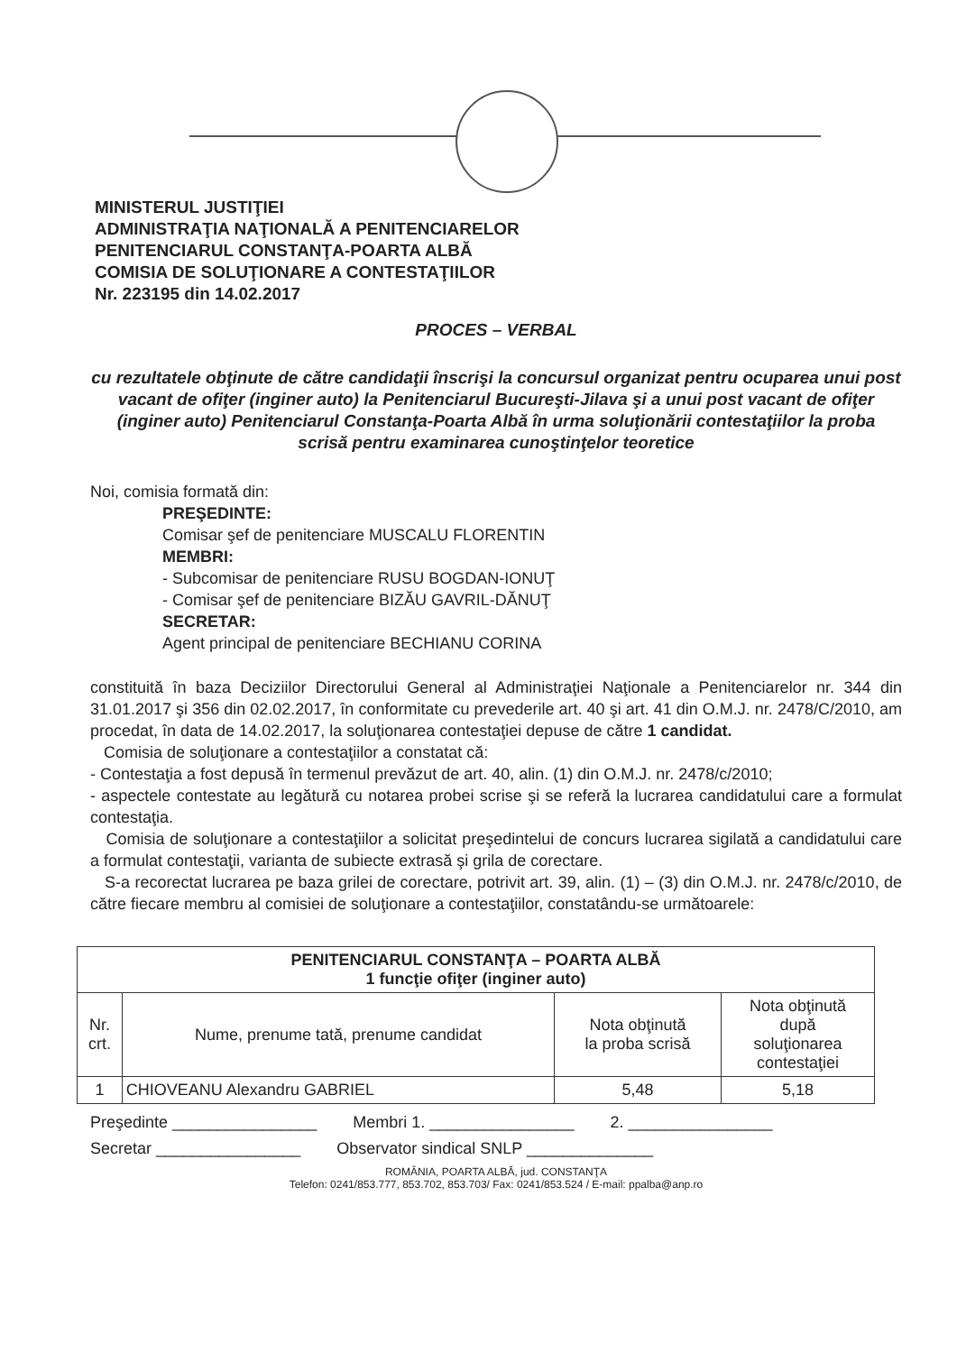MINISTERUL JUSTIŢIEI
ADMINISTRAŢIA NAŢIONALĂ A PENITENCIARELOR
PENITENCIARUL CONSTANŢA-POARTA ALBĂ
COMISIA DE SOLUŢIONARE A CONTESTAŢIILOR
Nr. 223195 din 14.02.2017
PROCES – VERBAL
cu rezultatele obţinute de către candidaţii înscrişi la concursul organizat pentru ocuparea unui post vacant de ofiţer (inginer auto) la Penitenciarul Bucureşti-Jilava şi a unui post vacant de ofiţer (inginer auto) Penitenciarul Constanţa-Poarta Albă în urma soluţionării contestaţiilor la proba scrisă pentru examinarea cunoştinţelor teoretice
Noi, comisia formată din:
PREŞEDINTE:
Comisar şef de penitenciare MUSCALU FLORENTIN
MEMBRI:
- Subcomisar de penitenciare RUSU BOGDAN-IONUŢ
- Comisar şef de penitenciare BIZĂU GAVRIL-DĂNUŢ
SECRETAR:
Agent principal de penitenciare BECHIANU CORINA
constituită în baza Deciziilor Directorului General al Administraţiei Naţionale a Penitenciarelor nr. 344 din 31.01.2017 şi 356 din 02.02.2017, în conformitate cu prevederile art. 40 şi art. 41 din O.M.J. nr. 2478/C/2010, am procedat, în data de 14.02.2017, la soluţionarea contestaţiei depuse de către 1 candidat.
Comisia de soluţionare a contestaţiilor a constatat că:
- Contestaţia a fost depusă în termenul prevăzut de art. 40, alin. (1) din O.M.J. nr. 2478/c/2010;
- aspectele contestate au legătură cu notarea probei scrise şi se referă la lucrarea candidatului care a formulat contestaţia.
Comisia de soluţionare a contestaţiilor a solicitat preşedintelui de concurs lucrarea sigilată a candidatului care a formulat contestaţii, varianta de subiecte extrasă şi grila de corectare.
S-a recorectat lucrarea pe baza grilei de corectare, potrivit art. 39, alin. (1) – (3) din O.M.J. nr. 2478/c/2010, de către fiecare membru al comisiei de soluţionare a contestaţiilor, constatându-se următoarele:
| PENITENCIARUL CONSTANŢA – POARTA ALBĂ 1 funcţie ofiţer (inginer auto) | | | |
| --- | --- | --- | --- |
| Nr. crt. | Nume, prenume tată, prenume candidat | Nota obţinută la proba scrisă | Nota obţinută după soluţionarea contestaţiei |
| 1 | CHIOVEANU Alexandru GABRIEL | 5,48 | 5,18 |
Preşedinte ________________ Membri 1. ________________ 2. ________________
Secretar ________________ Observator sindical SNLP ______________
ROMÂNIA, POARTA ALBĂ, jud. CONSTANŢA
Telefon: 0241/853.777, 853.702, 853.703/ Fax: 0241/853.524 / E-mail: ppalba@anp.ro